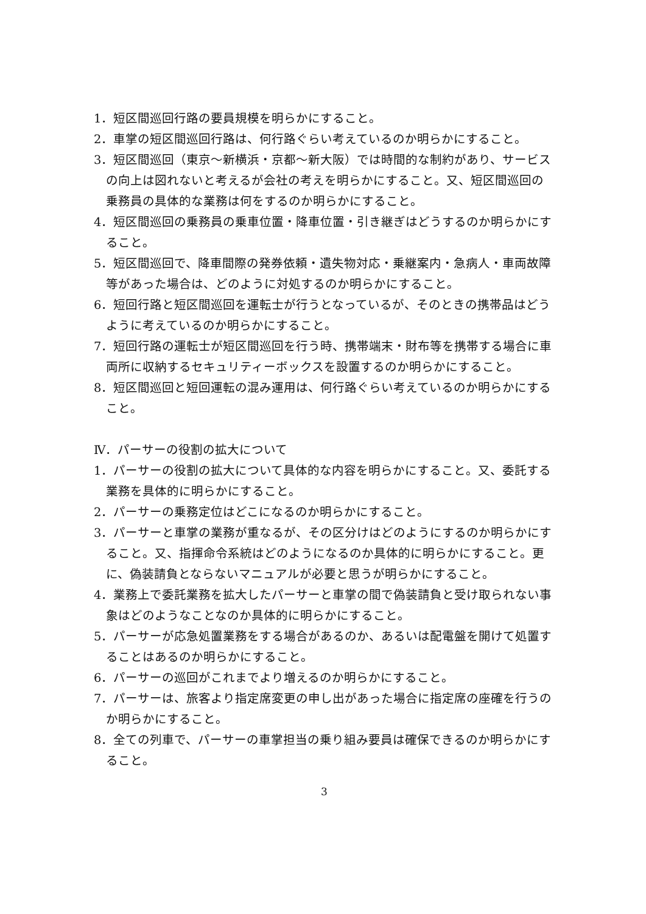1．短区間巡回行路の要員規模を明らかにすること。
2．車掌の短区間巡回行路は、何行路ぐらい考えているのか明らかにすること。
3．短区間巡回（東京～新横浜・京都～新大阪）では時間的な制約があり、サービスの向上は図れないと考えるが会社の考えを明らかにすること。又、短区間巡回の乗務員の具体的な業務は何をするのか明らかにすること。
4．短区間巡回の乗務員の乗車位置・降車位置・引き継ぎはどうするのか明らかにすること。
5．短区間巡回で、降車間際の発券依頼・遺失物対応・乗継案内・急病人・車両故障等があった場合は、どのように対処するのか明らかにすること。
6．短回行路と短区間巡回を運転士が行うとなっているが、そのときの携帯品はどうように考えているのか明らかにすること。
7．短回行路の運転士が短区間巡回を行う時、携帯端末・財布等を携帯する場合に車両所に収納するセキュリティーボックスを設置するのか明らかにすること。
8．短区間巡回と短回運転の混み運用は、何行路ぐらい考えているのか明らかにすること。
Ⅳ．パーサーの役割の拡大について
1．パーサーの役割の拡大について具体的な内容を明らかにすること。又、委託する業務を具体的に明らかにすること。
2．パーサーの乗務定位はどこになるのか明らかにすること。
3．パーサーと車掌の業務が重なるが、その区分けはどのようにするのか明らかにすること。又、指揮命令系統はどのようになるのか具体的に明らかにすること。更に、偽装請負とならないマニュアルが必要と思うが明らかにすること。
4．業務上で委託業務を拡大したパーサーと車掌の間で偽装請負と受け取られない事象はどのようなことなのか具体的に明らかにすること。
5．パーサーが応急処置業務をする場合があるのか、あるいは配電盤を開けて処置することはあるのか明らかにすること。
6．パーサーの巡回がこれまでより増えるのか明らかにすること。
7．パーサーは、旅客より指定席変更の申し出があった場合に指定席の座確を行うのか明らかにすること。
8．全ての列車で、パーサーの車掌担当の乗り組み要員は確保できるのか明らかにすること。
3